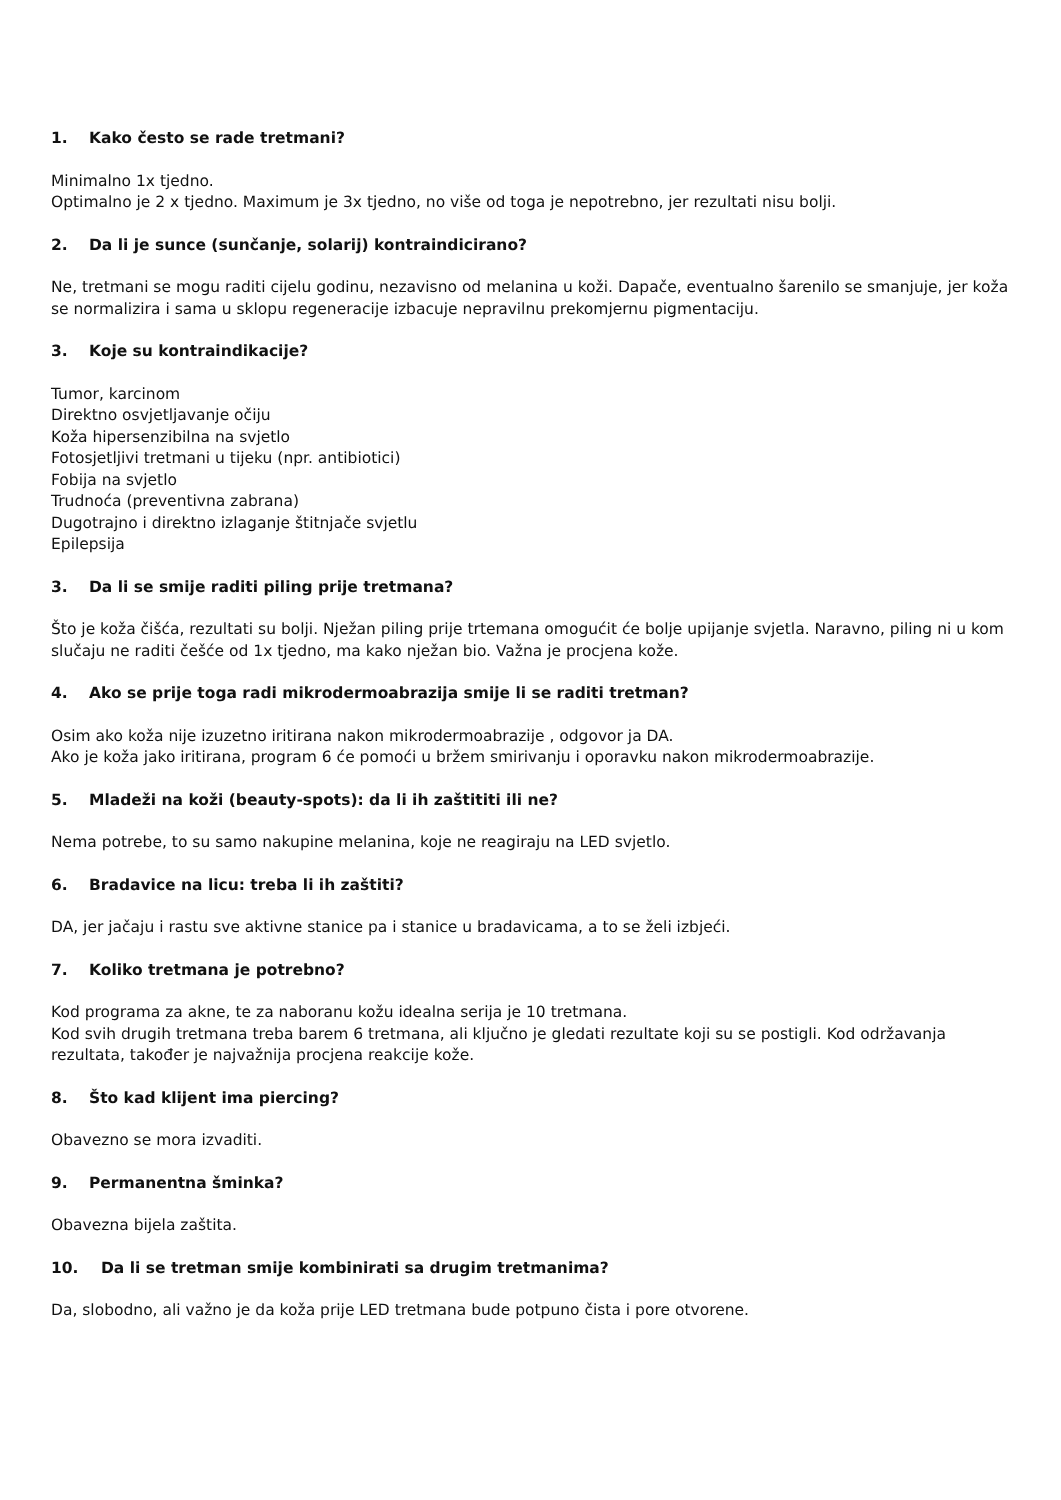1. Kako često se rade tretmani?
Minimalno 1x tjedno.
Optimalno je 2 x tjedno. Maximum je 3x tjedno, no više od toga je nepotrebno, jer rezultati nisu bolji.
2. Da li je sunce (sunčanje, solarij) kontraindicirano?
Ne, tretmani se mogu raditi cijelu godinu, nezavisno od melanina u koži. Dapače, eventualno šarenilo se smanjuje, jer koža se normalizira i sama u sklopu regeneracije izbacuje nepravilnu prekomjernu pigmentaciju.
3. Koje su kontraindikacije?
Tumor, karcinom
Direktno osvjetljavanje očiju
Koža hipersenzibilna na svjetlo
Fotosjetljivi tretmani u tijeku (npr. antibiotici)
Fobija na svjetlo
Trudnoća (preventivna zabrana)
Dugotrajno i direktno izlaganje štitnjače svjetlu
Epilepsija
3. Da li se smije raditi piling prije tretmana?
Što je koža čišća, rezultati su bolji. Nježan piling prije trtemana omogućit će bolje upijanje svjetla. Naravno, piling ni u kom slučaju ne raditi češće od 1x tjedno, ma kako nježan bio. Važna je procjena kože.
4. Ako se prije toga radi mikrodermoabrazija smije li se raditi tretman?
Osim ako koža nije izuzetno iritirana nakon mikrodermoabrazije , odgovor ja DA.
Ako je koža jako iritirana, program 6 će pomoći u bržem smirivanju i oporavku nakon mikrodermoabrazije.
5. Mladeži na koži (beauty-spots): da li ih zaštititi ili ne?
Nema potrebe, to su samo nakupine melanina, koje ne reagiraju na LED svjetlo.
6. Bradavice na licu: treba li ih zaštiti?
DA, jer jačaju i rastu sve aktivne stanice pa i stanice u bradavicama, a to se želi izbjeći.
7. Koliko tretmana je potrebno?
Kod programa za akne, te za naboranu kožu idealna serija je 10 tretmana.
Kod svih drugih tretmana treba barem 6 tretmana, ali ključno je gledati rezultate koji su se postigli. Kod održavanja rezultata, također je najvažnija procjena reakcije kože.
8. Što kad klijent ima piercing?
Obavezno se mora izvaditi.
9. Permanentna šminka?
Obavezna bijela zaštita.
10. Da li se tretman smije kombinirati sa drugim tretmanima?
Da, slobodno, ali važno je da koža prije LED tretmana bude potpuno čista i pore otvorene.